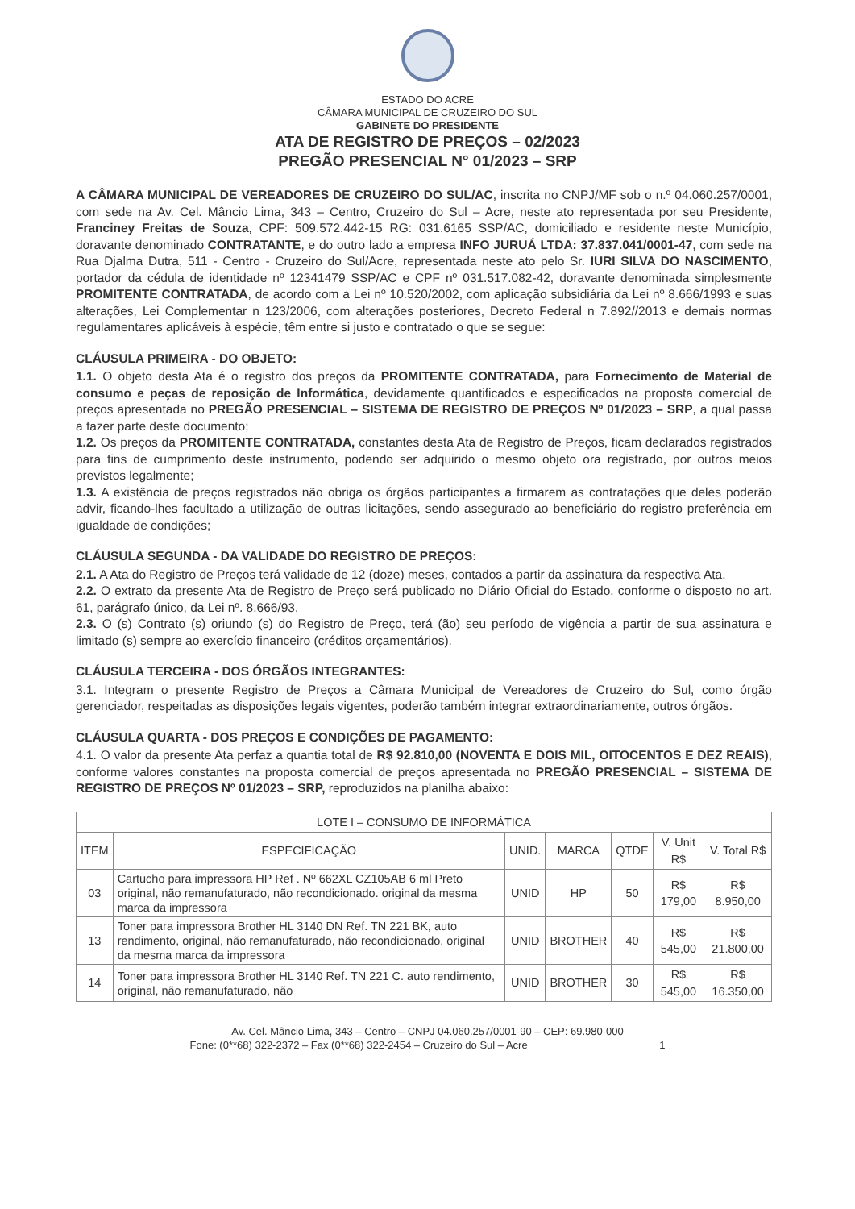ESTADO DO ACRE
CÂMARA MUNICIPAL DE CRUZEIRO DO SUL
GABINETE DO PRESIDENTE
ATA DE REGISTRO DE PREÇOS – 02/2023
PREGÃO PRESENCIAL N° 01/2023 – SRP
A CÂMARA MUNICIPAL DE VEREADORES DE CRUZEIRO DO SUL/AC, inscrita no CNPJ/MF sob o n.º 04.060.257/0001, com sede na Av. Cel. Mâncio Lima, 343 – Centro, Cruzeiro do Sul – Acre, neste ato representada por seu Presidente, Franciney Freitas de Souza, CPF: 509.572.442-15 RG: 031.6165 SSP/AC, domiciliado e residente neste Município, doravante denominado CONTRATANTE, e do outro lado a empresa INFO JURUÁ LTDA: 37.837.041/0001-47, com sede na Rua Djalma Dutra, 511 - Centro - Cruzeiro do Sul/Acre, representada neste ato pelo Sr. IURI SILVA DO NASCIMENTO, portador da cédula de identidade nº 12341479 SSP/AC e CPF nº 031.517.082-42, doravante denominada simplesmente PROMITENTE CONTRATADA, de acordo com a Lei nº 10.520/2002, com aplicação subsidiária da Lei nº 8.666/1993 e suas alterações, Lei Complementar n 123/2006, com alterações posteriores, Decreto Federal n 7.892//2013 e demais normas regulamentares aplicáveis à espécie, têm entre si justo e contratado o que se segue:
CLÁUSULA PRIMEIRA - DO OBJETO:
1.1. O objeto desta Ata é o registro dos preços da PROMITENTE CONTRATADA, para Fornecimento de Material de consumo e peças de reposição de Informática, devidamente quantificados e especificados na proposta comercial de preços apresentada no PREGÃO PRESENCIAL – SISTEMA DE REGISTRO DE PREÇOS Nº 01/2023 – SRP, a qual passa a fazer parte deste documento;
1.2. Os preços da PROMITENTE CONTRATADA, constantes desta Ata de Registro de Preços, ficam declarados registrados para fins de cumprimento deste instrumento, podendo ser adquirido o mesmo objeto ora registrado, por outros meios previstos legalmente;
1.3. A existência de preços registrados não obriga os órgãos participantes a firmarem as contratações que deles poderão advir, ficando-lhes facultado a utilização de outras licitações, sendo assegurado ao beneficiário do registro preferência em igualdade de condições;
CLÁUSULA SEGUNDA - DA VALIDADE DO REGISTRO DE PREÇOS:
2.1. A Ata do Registro de Preços terá validade de 12 (doze) meses, contados a partir da assinatura da respectiva Ata.
2.2. O extrato da presente Ata de Registro de Preço será publicado no Diário Oficial do Estado, conforme o disposto no art. 61, parágrafo único, da Lei nº. 8.666/93.
2.3. O (s) Contrato (s) oriundo (s) do Registro de Preço, terá (ão) seu período de vigência a partir de sua assinatura e limitado (s) sempre ao exercício financeiro (créditos orçamentários).
CLÁUSULA TERCEIRA - DOS ÓRGÃOS INTEGRANTES:
3.1. Integram o presente Registro de Preços a Câmara Municipal de Vereadores de Cruzeiro do Sul, como órgão gerenciador, respeitadas as disposições legais vigentes, poderão também integrar extraordinariamente, outros órgãos.
CLÁUSULA QUARTA - DOS PREÇOS E CONDIÇÕES DE PAGAMENTO:
4.1. O valor da presente Ata perfaz a quantia total de R$ 92.810,00 (NOVENTA E DOIS MIL, OITOCENTOS E DEZ REAIS), conforme valores constantes na proposta comercial de preços apresentada no PREGÃO PRESENCIAL – SISTEMA DE REGISTRO DE PREÇOS Nº 01/2023 – SRP, reproduzidos na planilha abaixo:
| LOTE I – CONSUMO DE INFORMÁTICA | | | | | | |
| --- | --- | --- | --- | --- | --- | --- |
| ITEM | ESPECIFICAÇÃO | UNID. | MARCA | QTDE | V. Unit R$ | V. Total R$ |
| 03 | Cartucho para impressora HP Ref . Nº 662XL CZ105AB 6 ml Preto original, não remanufaturado, não recondicionado. original da mesma marca da impressora | UNID | HP | 50 | R$ 179,00 | R$ 8.950,00 |
| 13 | Toner para impressora Brother HL 3140 DN Ref. TN 221 BK, auto rendimento, original, não remanufaturado, não recondicionado. original da mesma marca da impressora | UNID | BROTHER | 40 | R$ 545,00 | R$ 21.800,00 |
| 14 | Toner para impressora Brother HL 3140 Ref. TN 221 C. auto rendimento, original, não remanufaturado, não | UNID | BROTHER | 30 | R$ 545,00 | R$ 16.350,00 |
Av. Cel. Mâncio Lima, 343 – Centro – CNPJ 04.060.257/0001-90 – CEP: 69.980-000
Fone: (0**68) 322-2372 – Fax (0**68) 322-2454 – Cruzeiro do Sul – Acre 1